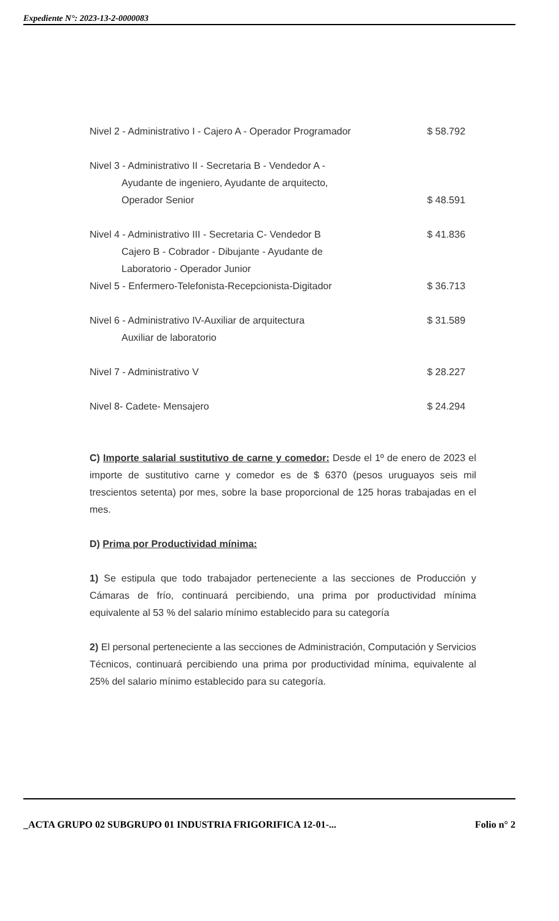Expediente N°: 2023-13-2-0000083
Nivel 2 - Administrativo I - Cajero A - Operador Programador
$ 58.792
Nivel 3 - Administrativo II - Secretaria B - Vendedor A -
Ayudante de ingeniero, Ayudante de arquitecto,
Operador Senior
$ 48.591
Nivel 4 - Administrativo III - Secretaria C- Vendedor B
Cajero B - Cobrador - Dibujante - Ayudante de
Laboratorio - Operador Junior
$ 41.836
Nivel 5 - Enfermero-Telefonista-Recepcionista-Digitador
$ 36.713
Nivel 6 - Administrativo IV-Auxiliar de arquitectura
Auxiliar de laboratorio
$ 31.589
Nivel 7 - Administrativo V $ 28.227
Nivel 8- Cadete- Mensajero $ 24.294
C) Importe salarial sustitutivo de carne y comedor: Desde el 1º de enero de 2023 el importe de sustitutivo carne y comedor es de $ 6370 (pesos uruguayos seis mil trescientos setenta) por mes, sobre la base proporcional de 125 horas trabajadas en el mes.
D) Prima por Productividad mínima:
1) Se estipula que todo trabajador perteneciente a las secciones de Producción y Cámaras de frío, continuará percibiendo, una prima por productividad mínima equivalente al 53 % del salario mínimo establecido para su categoría
2) El personal perteneciente a las secciones de Administración, Computación y Servicios Técnicos, continuará percibiendo una prima por productividad mínima, equivalente al 25% del salario mínimo establecido para su categoría.
_ACTA GRUPO 02 SUBGRUPO 01 INDUSTRIA FRIGORIFICA 12-01-... Folio n° 2